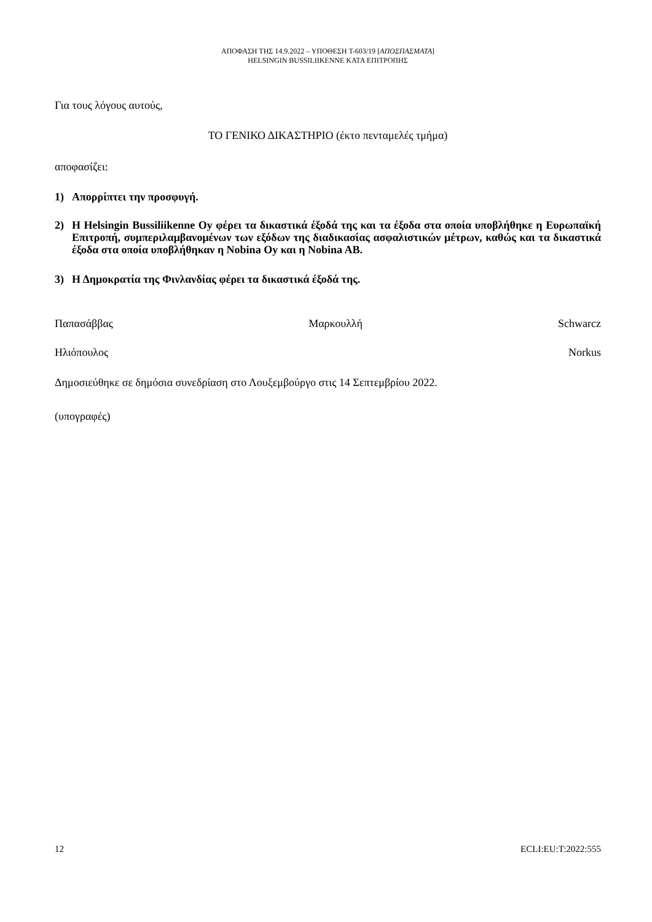ΑΠΟΦΑΣΗ ΤΗΣ 14.9.2022 – ΥΠΟΘΕΣΗ T-603/19 [ΑΠΟΣΠΑΣΜΑΤΑ]
HELSINGIN BUSSILIIKENNE ΚΑΤΑ ΕΠΙΤΡΟΠΗΣ
Για τους λόγους αυτούς,
ΤΟ ΓΕΝΙΚΟ ΔΙΚΑΣΤΗΡΙΟ (έκτο πενταμελές τμήμα)
αποφασίζει:
1) Απορρίπτει την προσφυγή.
2) Η Helsingin Bussiliikenne Oy φέρει τα δικαστικά έξοδά της και τα έξοδα στα οποία υποβλήθηκε η Ευρωπαϊκή Επιτροπή, συμπεριλαμβανομένων των εξόδων της διαδικασίας ασφαλιστικών μέτρων, καθώς και τα δικαστικά έξοδα στα οποία υποβλήθηκαν η Nobina Oy και η Nobina AB.
3) Η Δημοκρατία της Φινλανδίας φέρει τα δικαστικά έξοδά της.
Παπασάββας Μαρκουλλή Schwarcz
Ηλιόπουλος Norkus
Δημοσιεύθηκε σε δημόσια συνεδρίαση στο Λουξεμβούργο στις 14 Σεπτεμβρίου 2022.
(υπογραφές)
12 ECLI:EU:T:2022:555